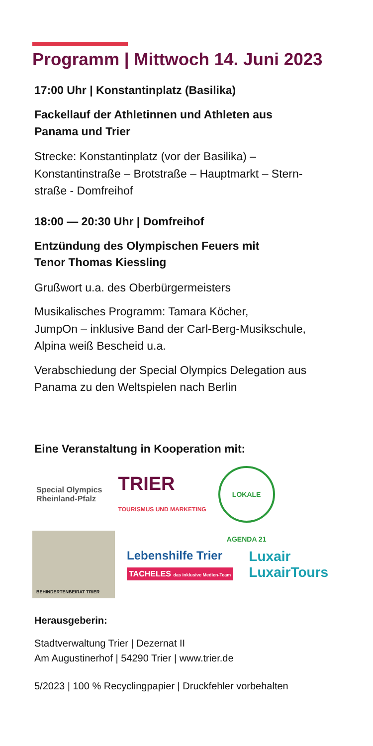Programm | Mittwoch 14. Juni 2023
17:00 Uhr | Konstantinplatz (Basilika)
Fackellauf der Athletinnen und Athleten aus
Panama und Trier
Strecke: Konstantinplatz (vor der Basilika) –
Konstantinstraße – Brotstraße – Hauptmarkt – Stern-
straße - Domfreihof
18:00 — 20:30 Uhr | Domfreihof
Entzündung des Olympischen Feuers mit
Tenor Thomas Kiessling
Grußwort u.a. des Oberbürgermeisters
Musikalisches Programm: Tamara Köcher,
JumpOn – inklusive Band der Carl-Berg-Musikschule,
Alpina weiß Bescheid u.a.
Verabschiedung der Special Olympics Delegation aus
Panama zu den Weltspielen nach Berlin
Eine Veranstaltung in Kooperation mit:
Special Olympics
Rheinland-Pfalz
TRIER
TOURISMUS UND MARKETING
LOKALE AGENDA 21
BEHINDERTENBEIRAT TRIER
Lebenshilfe Trier
TACHELES das inklusive Medien-Team
Luxair
LuxairTours
Herausgeberin:
Stadtverwaltung Trier | Dezernat II
Am Augustinerhof | 54290 Trier | www.trier.de
5/2023 | 100 % Recyclingpapier | Druckfehler vorbehalten